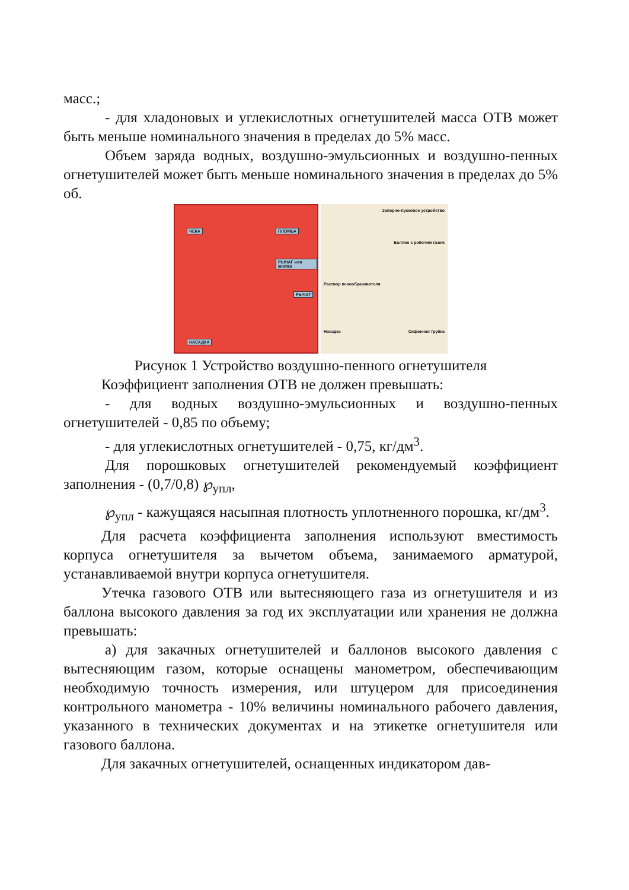масс.;
- для хладоновых и углекислотных огнетушителей масса ОТВ может быть меньше номинального значения в пределах до 5% масс.
Объем заряда водных, воздушно-эмульсионных и воздушно-пенных огнетушителей может быть меньше номинального значения в пределах до 5% об.
ЧЕКА ПЛОМБА
РЫЧАГ или кнопка
РЫЧАГ
НАСАДКА
Запорно-пусковое устройство
Баллон с рабочим газом
Раствор пенообразователя
Насадка Сифонная трубка
Рисунок 1 Устройство воздушно-пенного огнетушителя
Коэффициент заполнения ОТВ не должен превышать:
- для водных воздушно-эмульсионных и воздушно-пенных огнетушителей - 0,85 по объему;
- для углекислотных огнетушителей - 0,75, кг/дм<sup>3</sup>.
Для порошковых огнетушителей рекомендуемый коэффициент заполнения - (0,7/0,8) ℘<sub>упл</sub>,
℘<sub>упл</sub> - кажущаяся насыпная плотность уплотненного порошка, кг/дм<sup>3</sup>.
Для расчета коэффициента заполнения используют вместимость корпуса огнетушителя за вычетом объема, занимаемого арматурой, устанавливаемой внутри корпуса огнетушителя.
Утечка газового ОТВ или вытесняющего газа из огнетушителя и из баллона высокого давления за год их эксплуатации или хранения не должна превышать:
а) для закачных огнетушителей и баллонов высокого давления с вытесняющим газом, которые оснащены манометром, обеспечивающим необходимую точность измерения, или штуцером для присоединения контрольного манометра - 10% величины номинального рабочего давления, указанного в технических документах и на этикетке огнетушителя или газового баллона.
Для закачных огнетушителей, оснащенных индикатором дав-